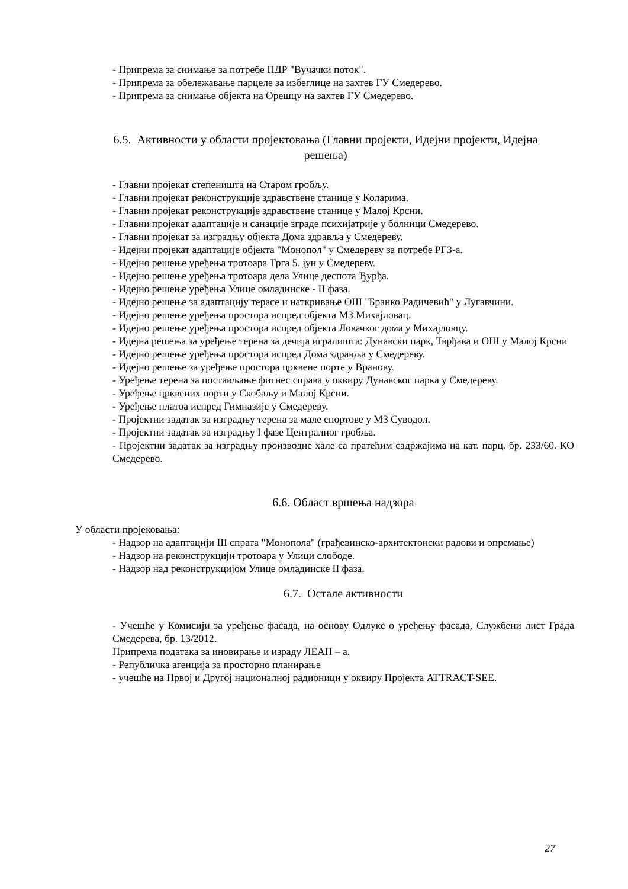- Припрема за снимање за потребе ПДР "Вучачки поток".
- Припрема за обележавање парцеле за избеглице на захтев ГУ Смедерево.
- Припрема за снимање објекта на Орешцу на захтев ГУ Смедерево.
6.5. Активности у области пројектовања (Главни пројекти, Идејни пројекти, Идејна решења)
- Главни пројекат степеништа на Старом гробљу.
- Главни пројекат реконструкције здравствене станице у Коларима.
- Главни пројекат реконструкције здравствене станице у Малој Крсни.
- Главни пројекат адаптације и санације зграде психијатрије у болници Смедерево.
- Главни пројекат за изградњу објекта Дома здравља у Смедереву.
- Идејни пројекат адаптације објекта "Монопол" у Смедереву за потребе РГЗ-а.
- Идејно решење уређења тротоара Трга 5. јун у Смедереву.
- Идејно решење уређења тротоара дела Улице деспота Ђурђа.
- Идејно решење уређења Улице омладинске - II фаза.
- Идејно решење за адаптацију терасе и наткривање ОШ "Бранко Радичевић" у Лугавчини.
- Идејно решење уређења простора испред објекта МЗ Михајловац.
- Идејно решење уређења простора испред објекта Ловачког дома у Михајловцу.
- Идејна решења за уређење терена за дечија игралишта: Дунавски парк, Тврђава и ОШ у Малој Крсни
- Идејно решење уређења простора испред Дома здравља у Смедереву.
- Идејно решење за уређење простора црквене порте у Вранову.
- Уређење терена за постављање фитнес справа у оквиру Дунавског парка у Смедереву.
- Уређење црквених порти у Скобаљу и Малој Крсни.
- Уређење платоа испред Гимназије у Смедереву.
- Пројектни задатак за изградњу терена за мале спортове у МЗ Суводол.
- Пројектни задатак за изградњу I фазе Централног гробља.
- Пројектни задатак за изградњу производне хале са пратећим садржајима на кат. парц. бр. 233/60. КО Смедерево.
6.6. Област вршења надзора
У области пројековања:
- Надзор на адаптацији III спрата "Монопола" (грађевинско-архитектонски радови и опремање)
- Надзор на реконструкцији тротоара у Улици слободе.
- Надзор над реконструкцијом Улице омладинске II фаза.
6.7. Остале активности
- Учешће у Комисији за уређење фасада, на основу Одлуке о уређењу фасада, Службени лист Града Смедерева, бр. 13/2012.
Припрема података за иновирање и израду ЛЕАП – а.
- Републичка агенција за просторно планирање
- учешће на Првој и Другој националној радионици у оквиру Пројекта ATTRACT-SEE.
27